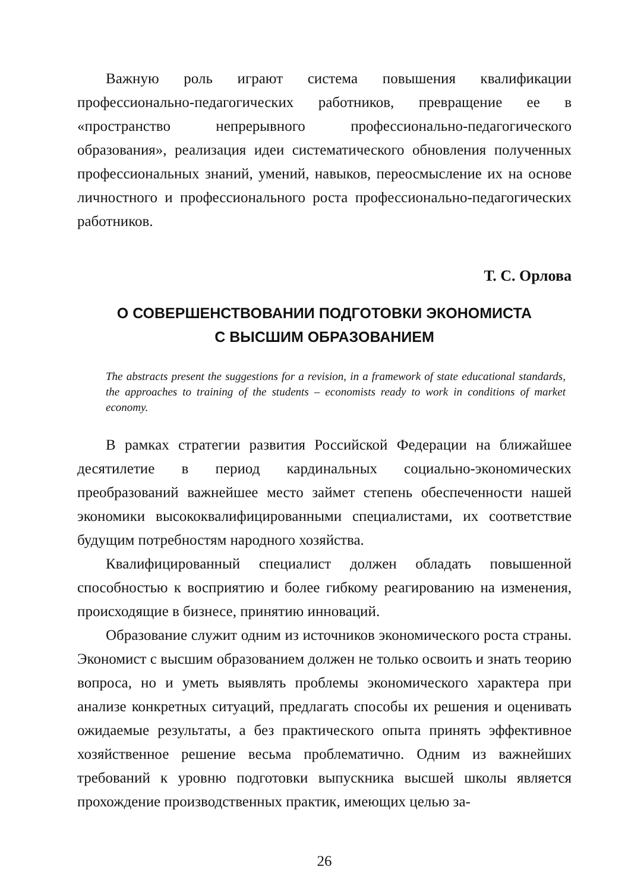Важную роль играют система повышения квалификации профессионально-педагогических работников, превращение ее в «пространство непрерывного профессионально-педагогического образования», реализация идеи систематического обновления полученных профессиональных знаний, умений, навыков, переосмысление их на основе личностного и профессионального роста профессионально-педагогических работников.
Т. С. Орлова
О СОВЕРШЕНСТВОВАНИИ ПОДГОТОВКИ ЭКОНОМИСТА
С ВЫСШИМ ОБРАЗОВАНИЕМ
The abstracts present the suggestions for a revision, in a framework of state educational standards, the approaches to training of the students – economists ready to work in conditions of market economy.
В рамках стратегии развития Российской Федерации на ближайшее десятилетие в период кардинальных социально-экономических преобразований важнейшее место займет степень обеспеченности нашей экономики высококвалифицированными специалистами, их соответствие будущим потребностям народного хозяйства.
Квалифицированный специалист должен обладать повышенной способностью к восприятию и более гибкому реагированию на изменения, происходящие в бизнесе, принятию инноваций.
Образование служит одним из источников экономического роста страны. Экономист с высшим образованием должен не только освоить и знать теорию вопроса, но и уметь выявлять проблемы экономического характера при анализе конкретных ситуаций, предлагать способы их решения и оценивать ожидаемые результаты, а без практического опыта принять эффективное хозяйственное решение весьма проблематично. Одним из важнейших требований к уровню подготовки выпускника высшей школы является прохождение производственных практик, имеющих целью за-
26